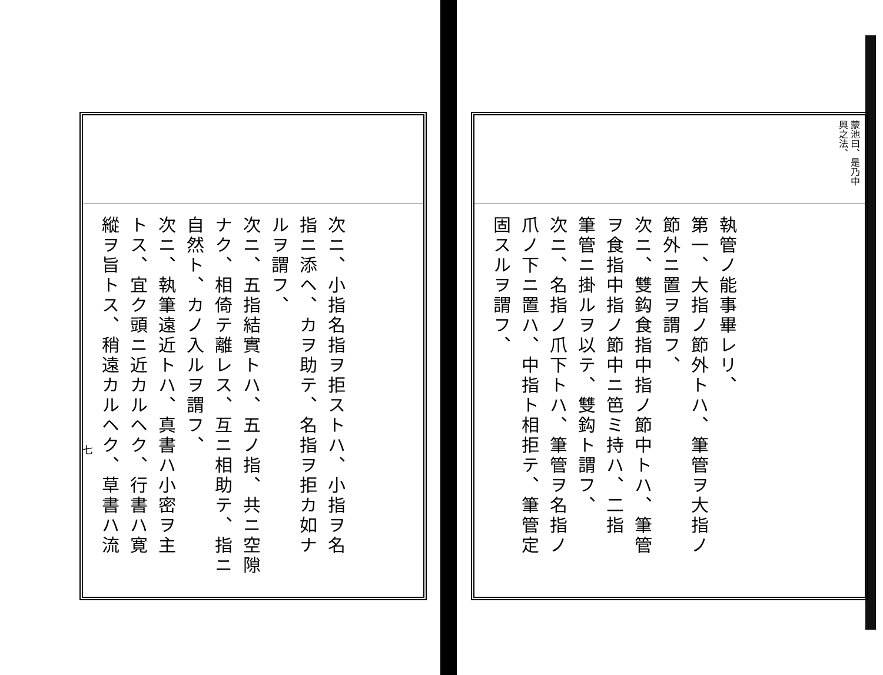蒙池曰、是乃中
興之法、
執管ノ能事畢レリ、
第一、大指ノ節外トハ、筆管ヲ大指ノ
節外ニ置ヲ謂フ、
次ニ、雙鈎食指中指ノ節中トハ、筆管
ヲ食指中指ノ節中ニ笆ミ持ハ、二指
筆管ニ掛ルヲ以テ、雙鈎ト謂フ、
次ニ、名指ノ爪下トハ、筆管ヲ名指ノ
爪ノ下ニ置ハ、中指ト相拒テ、筆管定
固スルヲ謂フ、
次ニ、小指名指ヲ拒ストハ、小指ヲ名
指ニ添ヘ、カヲ助テ、名指ヲ拒カ如ナ
ルヲ謂フ、
次ニ、五指結實トハ、五ノ指、共ニ空隙
ナク、相倚テ離レス、互ニ相助テ、指ニ
自然ト、カノ入ルヲ謂フ、
次ニ、執筆遠近トハ、真書ハ小密ヲ主
トス、宜ク頭ニ近カルヘク、行書ハ寛
縱ヲ旨トス、稍遠カルヘク、草書ハ流
七